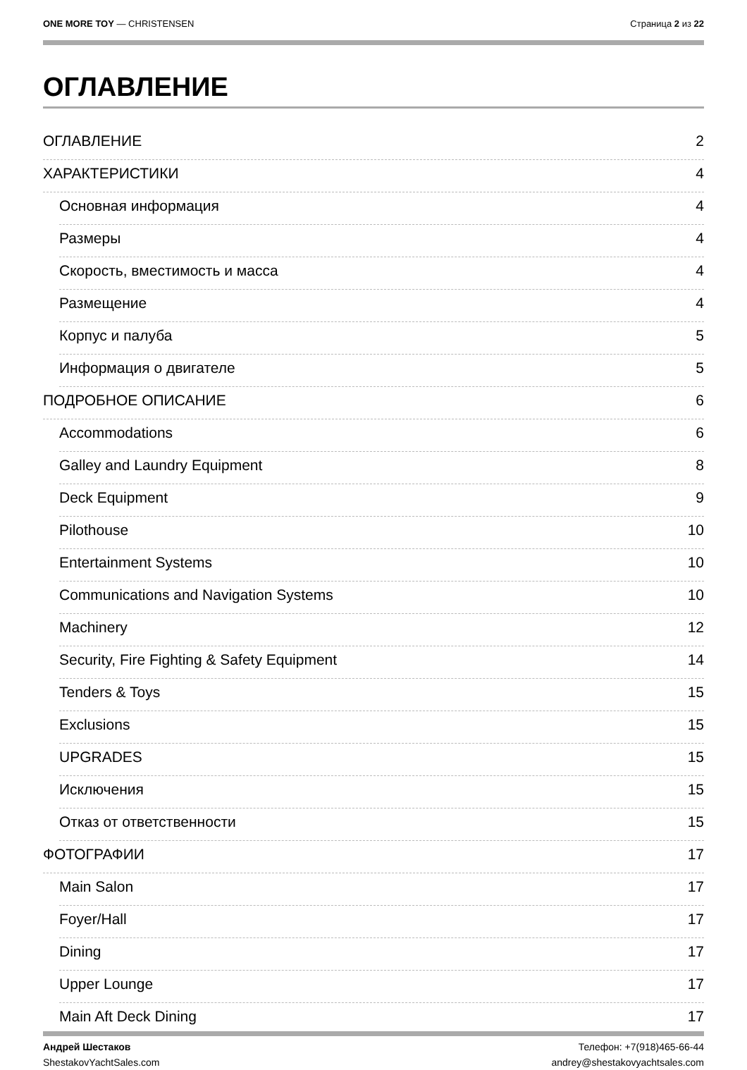ONE MORE TOY — CHRISTENSEN Страница 2 из 22
ОГЛАВЛЕНИЕ
ОГЛАВЛЕНИЕ 2
ХАРАКТЕРИСТИКИ 4
Основная информация 4
Размеры 4
Скорость, вместимость и масса 4
Размещение 4
Корпус и палуба 5
Информация о двигателе 5
ПОДРОБНОЕ ОПИСАНИЕ 6
Accommodations 6
Galley and Laundry Equipment 8
Deck Equipment 9
Pilothouse 10
Entertainment Systems 10
Communications and Navigation Systems 10
Machinery 12
Security, Fire Fighting & Safety Equipment 14
Tenders & Toys 15
Exclusions 15
UPGRADES 15
Исключения 15
Отказ от ответственности 15
ФОТОГРАФИИ 17
Main Salon 17
Foyer/Hall 17
Dining 17
Upper Lounge 17
Main Aft Deck Dining 17
Андрей Шестаков
ShestakovYachtSales.com
Телефон: +7(918)465-66-44
andrey@shestakovyachtsales.com